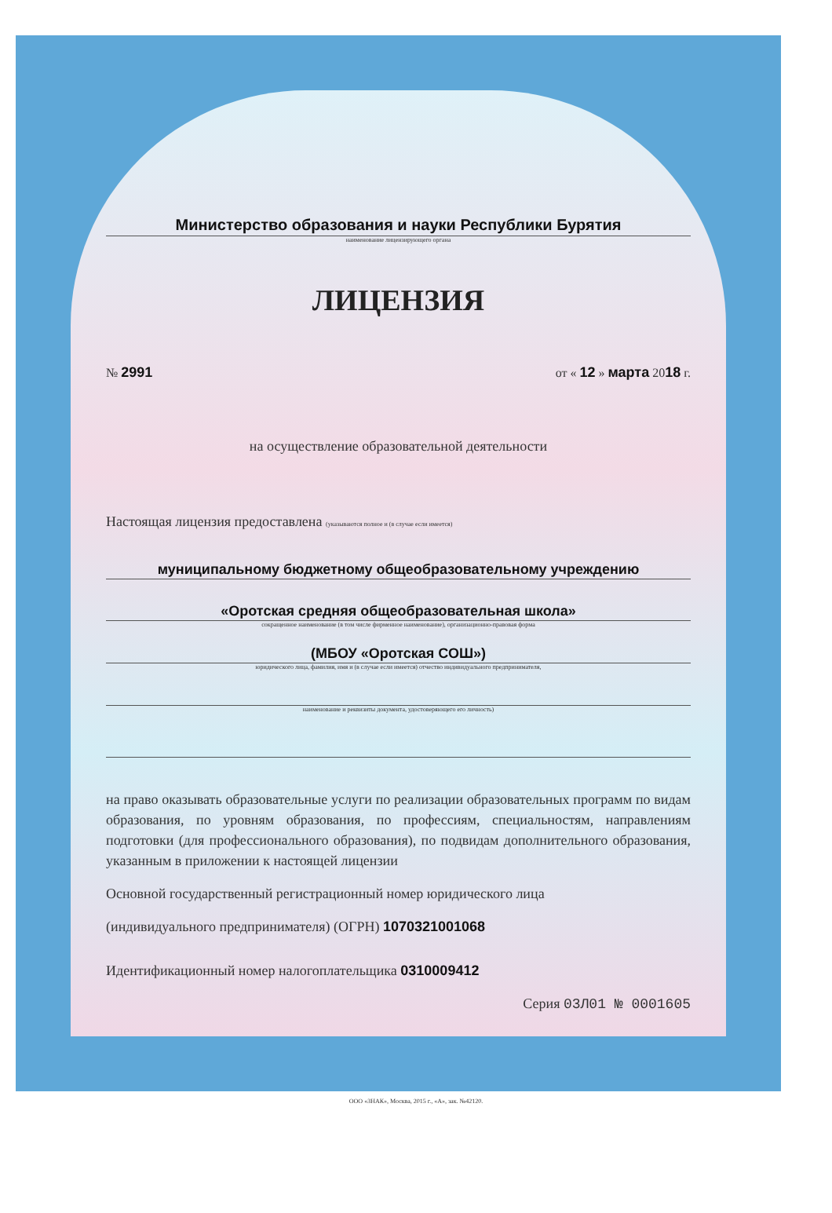Министерство образования и науки Республики Бурятия
наименование лицензирующего органа
ЛИЦЕНЗИЯ
№ 2991 от « 12 » марта 2018 г.
на осуществление образовательной деятельности
Настоящая лицензия предоставлена (указываются полное и (в случае если имеется)
муниципальному бюджетному общеобразовательному учреждению
«Оротская средняя общеобразовательная школа»
сокращенное наименование (в том числе фирменное наименование), организационно-правовая форма
(МБОУ «Оротская СОШ»)
юридического лица, фамилия, имя и (в случае если имеется) отчество индивидуального предпринимателя,
наименование и реквизиты документа, удостоверяющего его личность)
на право оказывать образовательные услуги по реализации образовательных программ по видам образования, по уровням образования, по профессиям, специальностям, направлениям подготовки (для профессионального образования), по подвидам дополнительного образования, указанным в приложении к настоящей лицензии
Основной государственный регистрационный номер юридического лица
(индивидуального предпринимателя) (ОГРН) 1070321001068
Идентификационный номер налогоплательщика 0310009412
Серия 03Л01 № 0001605
ООО «ЗНАК», Москва, 2015 г., «А», зак. №42120.